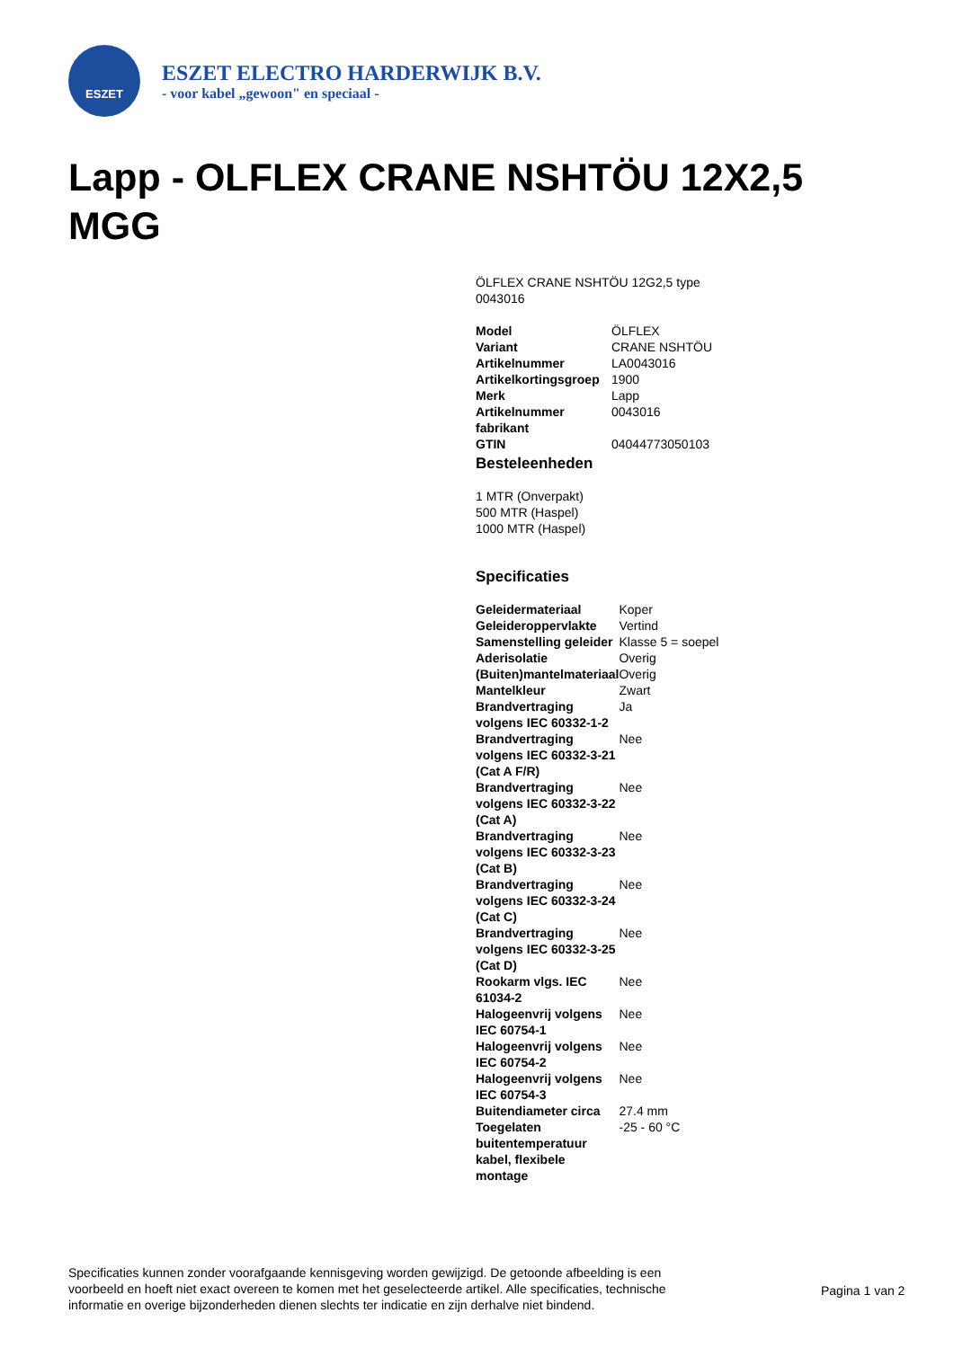ESZET
ESZET ELECTRO HARDERWIJK B.V.
- voor kabel „gewoon" en speciaal -
Lapp - OLFLEX CRANE NSHTÖU 12X2,5 MGG
ÖLFLEX CRANE NSHTÖU 12G2,5 type 0043016
| Model | ÖLFLEX |
| Variant | CRANE NSHTÖU |
| Artikelnummer | LA0043016 |
| Artikelkortingsgroep | 1900 |
| Merk | Lapp |
| Artikelnummer fabrikant | 0043016 |
| GTIN | 04044773050103 |
Besteleenheden
1 MTR (Onverpakt)
500 MTR (Haspel)
1000 MTR (Haspel)
Specificaties
| Geleidermateriaal | Koper |
| Geleideroppervlakte | Vertind |
| Samenstelling geleider | Klasse 5 = soepel |
| Aderisolatie | Overig |
| (Buiten)mantelmateriaal | Overig |
| Mantelkleur | Zwart |
| Brandvertraging volgens IEC 60332-1-2 | Ja |
| Brandvertraging volgens IEC 60332-3-21 (Cat A F/R) | Nee |
| Brandvertraging volgens IEC 60332-3-22 (Cat A) | Nee |
| Brandvertraging volgens IEC 60332-3-23 (Cat B) | Nee |
| Brandvertraging volgens IEC 60332-3-24 (Cat C) | Nee |
| Brandvertraging volgens IEC 60332-3-25 (Cat D) | Nee |
| Rookarm vlgs. IEC 61034-2 | Nee |
| Halogeenvrij volgens IEC 60754-1 | Nee |
| Halogeenvrij volgens IEC 60754-2 | Nee |
| Halogeenvrij volgens IEC 60754-3 | Nee |
| Buitendiameter circa | 27.4 mm |
| Toegelaten buitentemperatuur kabel, flexibele montage | -25 - 60 °C |
Specificaties kunnen zonder voorafgaande kennisgeving worden gewijzigd. De getoonde afbeelding is een voorbeeld en hoeft niet exact overeen te komen met het geselecteerde artikel. Alle specificaties, technische informatie en overige bijzonderheden dienen slechts ter indicatie en zijn derhalve niet bindend.
Pagina 1 van 2